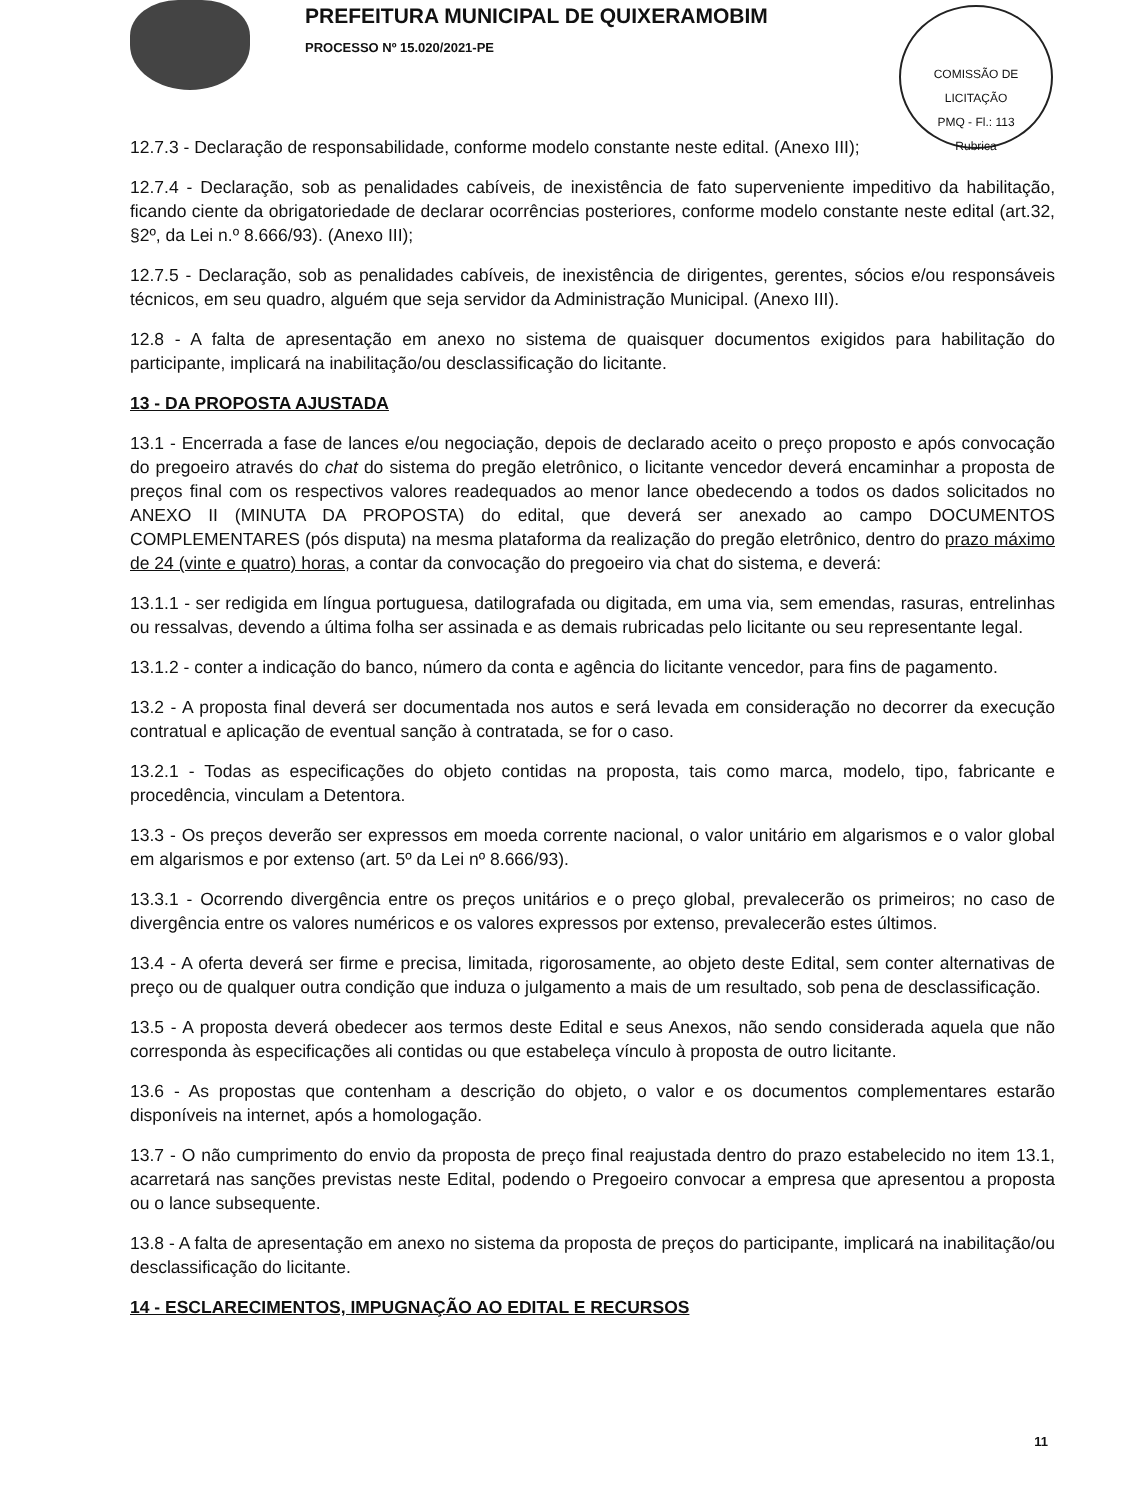PREFEITURA MUNICIPAL DE QUIXERAMOBIM
PROCESSO Nº 15.020/2021-PE
COMISSÃO DE LICITAÇÃO
PMQ - Fl.: 113
Rubrica
12.7.3 - Declaração de responsabilidade, conforme modelo constante neste edital. (Anexo III);
12.7.4 - Declaração, sob as penalidades cabíveis, de inexistência de fato superveniente impeditivo da habilitação, ficando ciente da obrigatoriedade de declarar ocorrências posteriores, conforme modelo constante neste edital (art.32, §2º, da Lei n.º 8.666/93). (Anexo III);
12.7.5 - Declaração, sob as penalidades cabíveis, de inexistência de dirigentes, gerentes, sócios e/ou responsáveis técnicos, em seu quadro, alguém que seja servidor da Administração Municipal. (Anexo III).
12.8 - A falta de apresentação em anexo no sistema de quaisquer documentos exigidos para habilitação do participante, implicará na inabilitação/ou desclassificação do licitante.
13 - DA PROPOSTA AJUSTADA
13.1 - Encerrada a fase de lances e/ou negociação, depois de declarado aceito o preço proposto e após convocação do pregoeiro através do chat do sistema do pregão eletrônico, o licitante vencedor deverá encaminhar a proposta de preços final com os respectivos valores readequados ao menor lance obedecendo a todos os dados solicitados no ANEXO II (MINUTA DA PROPOSTA) do edital, que deverá ser anexado ao campo DOCUMENTOS COMPLEMENTARES (pós disputa) na mesma plataforma da realização do pregão eletrônico, dentro do prazo máximo de 24 (vinte e quatro) horas, a contar da convocação do pregoeiro via chat do sistema, e deverá:
13.1.1 - ser redigida em língua portuguesa, datilografada ou digitada, em uma via, sem emendas, rasuras, entrelinhas ou ressalvas, devendo a última folha ser assinada e as demais rubricadas pelo licitante ou seu representante legal.
13.1.2 - conter a indicação do banco, número da conta e agência do licitante vencedor, para fins de pagamento.
13.2 - A proposta final deverá ser documentada nos autos e será levada em consideração no decorrer da execução contratual e aplicação de eventual sanção à contratada, se for o caso.
13.2.1 - Todas as especificações do objeto contidas na proposta, tais como marca, modelo, tipo, fabricante e procedência, vinculam a Detentora.
13.3 - Os preços deverão ser expressos em moeda corrente nacional, o valor unitário em algarismos e o valor global em algarismos e por extenso (art. 5º da Lei nº 8.666/93).
13.3.1 - Ocorrendo divergência entre os preços unitários e o preço global, prevalecerão os primeiros; no caso de divergência entre os valores numéricos e os valores expressos por extenso, prevalecerão estes últimos.
13.4 - A oferta deverá ser firme e precisa, limitada, rigorosamente, ao objeto deste Edital, sem conter alternativas de preço ou de qualquer outra condição que induza o julgamento a mais de um resultado, sob pena de desclassificação.
13.5 - A proposta deverá obedecer aos termos deste Edital e seus Anexos, não sendo considerada aquela que não corresponda às especificações ali contidas ou que estabeleça vínculo à proposta de outro licitante.
13.6 - As propostas que contenham a descrição do objeto, o valor e os documentos complementares estarão disponíveis na internet, após a homologação.
13.7 - O não cumprimento do envio da proposta de preço final reajustada dentro do prazo estabelecido no item 13.1, acarretará nas sanções previstas neste Edital, podendo o Pregoeiro convocar a empresa que apresentou a proposta ou o lance subsequente.
13.8 - A falta de apresentação em anexo no sistema da proposta de preços do participante, implicará na inabilitação/ou desclassificação do licitante.
14 - ESCLARECIMENTOS, IMPUGNAÇÃO AO EDITAL E RECURSOS
11